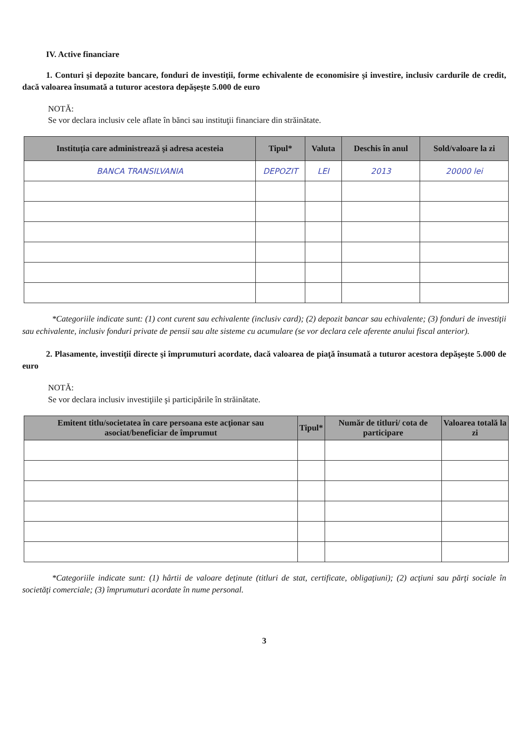IV. Active financiare
1. Conturi şi depozite bancare, fonduri de investiţii, forme echivalente de economisire şi investire, inclusiv cardurile de credit, dacă valoarea însumată a tuturor acestora depăşeşte 5.000 de euro
NOTĂ:
Se vor declara inclusiv cele aflate în bănci sau instituţii financiare din străinătate.
| Instituţia care administrează şi adresa acesteia | Tipul* | Valuta | Deschis în anul | Sold/valoare la zi |
| --- | --- | --- | --- | --- |
| BANCA TRANSILVANIA | DEPOZIT | LEI | 2013 | 20000 lei |
*Categoriile indicate sunt: (1) cont curent sau echivalente (inclusiv card); (2) depozit bancar sau echivalente; (3) fonduri de investiţii sau echivalente, inclusiv fonduri private de pensii sau alte sisteme cu acumulare (se vor declara cele aferente anului fiscal anterior).
2. Plasamente, investiţii directe şi împrumuturi acordate, dacă valoarea de piaţă însumată a tuturor acestora depăşeşte 5.000 de euro
NOTĂ:
Se vor declara inclusiv investiţiile şi participările în străinătate.
| Emitent titlu/societatea în care persoana este acţionar sau asociat/beneficiar de împrumut | Tipul* | Număr de titluri/ cota de participare | Valoarea totală la zi |
| --- | --- | --- | --- |
*Categoriile indicate sunt: (1) hârtii de valoare deţinute (titluri de stat, certificate, obligaţiuni); (2) acţiuni sau părţi sociale în societăţi comerciale; (3) împrumuturi acordate în nume personal.
3